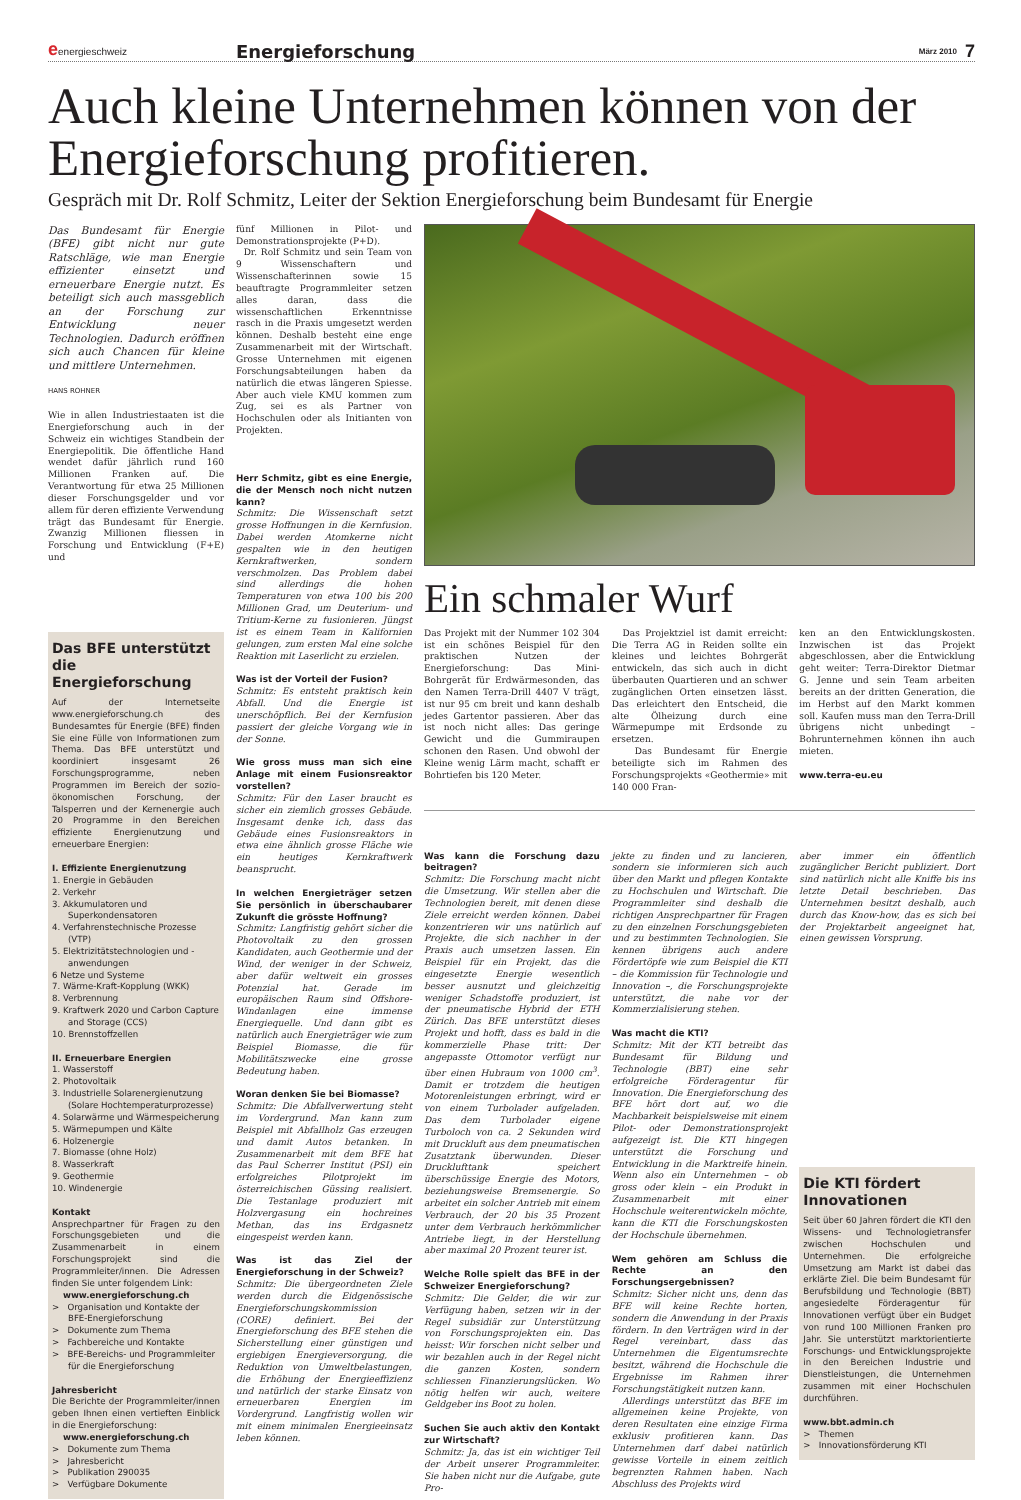eenergieschweiz
Energieforschung
März 2010
7
Auch kleine Unternehmen können von der Energieforschung profitieren.
Gespräch mit Dr. Rolf Schmitz, Leiter der Sektion Energieforschung beim Bundesamt für Energie
Das Bundesamt für Energie (BFE) gibt nicht nur gute Ratschläge, wie man Energie effizienter einsetzt und erneuerbare Energie nutzt. Es beteiligt sich auch massgeblich an der Forschung zur Entwicklung neuer Technologien. Dadurch eröffnen sich auch Chancen für kleine und mittlere Unternehmen.
HANS ROHNER
Wie in allen Industriestaaten ist die Energieforschung auch in der Schweiz ein wichtiges Standbein der Energiepolitik. Die öffentliche Hand wendet dafür jährlich rund 160 Millionen Franken auf. Die Verantwortung für etwa 25 Millionen dieser Forschungsgelder und vor allem für deren effiziente Verwendung trägt das Bundesamt für Energie. Zwanzig Millionen fliessen in Forschung und Entwicklung (F+E) und
Das BFE unterstützt die Energieforschung
Auf der Internetseite www.energieforschung.ch des Bundesamtes für Energie (BFE) finden Sie eine Fülle von Informationen zum Thema. Das BFE unterstützt und koordiniert insgesamt 26 Forschungsprogramme, neben Programmen im Bereich der sozio-ökonomischen Forschung, der Talsperren und der Kernenergie auch 20 Programme in den Bereichen effiziente Energienutzung und erneuerbare Energien:
I. Effiziente Energienutzung
1. Energie in Gebäuden
2. Verkehr
3. Akkumulatoren und Superkondensatoren
4. Verfahrenstechnische Prozesse (VTP)
5. Elektrizitätstechnologien und -anwendungen
6 Netze und Systeme
7. Wärme-Kraft-Kopplung (WKK)
8. Verbrennung
9. Kraftwerk 2020 und Carbon Capture and Storage (CCS)
10. Brennstoffzellen
II. Erneuerbare Energien
1. Wasserstoff
2. Photovoltaik
3. Industrielle Solarenergienutzung (Solare Hochtemperaturprozesse)
4. Solarwärme und Wärmespeicherung
5. Wärmepumpen und Kälte
6. Holzenergie
7. Biomasse (ohne Holz)
8. Wasserkraft
9. Geothermie
10. Windenergie
Kontakt
Ansprechpartner für Fragen zu den Forschungsgebieten und die Zusammenarbeit in einem Forschungsprojekt sind die Programmleiter/innen. Die Adressen finden Sie unter folgendem Link:
www.energieforschung.ch
> Organisation und Kontakte der BFE-Energieforschung
> Dokumente zum Thema
> Fachbereiche und Kontakte
> BFE-Bereichs- und Programmleiter für die Energieforschung
Jahresbericht
Die Berichte der Programmleiter/innen geben Ihnen einen vertieften Einblick in die Energieforschung:
www.energieforschung.ch
> Dokumente zum Thema
> Jahresbericht
> Publikation 290035
> Verfügbare Dokumente
fünf Millionen in Pilot- und Demonstrationsprojekte (P+D).
Dr. Rolf Schmitz und sein Team von 9 Wissenschaftern und Wissenschafterinnen sowie 15 beauftragte Programmleiter setzen alles daran, dass die wissenschaftlichen Erkenntnisse rasch in die Praxis umgesetzt werden können. Deshalb besteht eine enge Zusammenarbeit mit der Wirtschaft. Grosse Unternehmen mit eigenen Forschungsabteilungen haben da natürlich die etwas längeren Spiesse. Aber auch viele KMU kommen zum Zug, sei es als Partner von Hochschulen oder als Initianten von Projekten.
Herr Schmitz, gibt es eine Energie, die der Mensch noch nicht nutzen kann?
Schmitz: Die Wissenschaft setzt grosse Hoffnungen in die Kernfusion. Dabei werden Atomkerne nicht gespalten wie in den heutigen Kernkraftwerken, sondern verschmolzen. Das Problem dabei sind allerdings die hohen Temperaturen von etwa 100 bis 200 Millionen Grad, um Deuterium- und Tritium-Kerne zu fusionieren. Jüngst ist es einem Team in Kalifornien gelungen, zum ersten Mal eine solche Reaktion mit Laserlicht zu erzielen.
Was ist der Vorteil der Fusion?
Schmitz: Es entsteht praktisch kein Abfall. Und die Energie ist unerschöpflich. Bei der Kernfusion passiert der gleiche Vorgang wie in der Sonne.
Wie gross muss man sich eine Anlage mit einem Fusionsreaktor vorstellen?
Schmitz: Für den Laser braucht es sicher ein ziemlich grosses Gebäude. Insgesamt denke ich, dass das Gebäude eines Fusionsreaktors in etwa eine ähnlich grosse Fläche wie ein heutiges Kernkraftwerk beansprucht.
In welchen Energieträger setzen Sie persönlich in überschaubarer Zukunft die grösste Hoffnung?
Schmitz: Langfristig gehört sicher die Photovoltaik zu den grossen Kandidaten, auch Geothermie und der Wind, der weniger in der Schweiz, aber dafür weltweit ein grosses Potenzial hat. Gerade im europäischen Raum sind Offshore-Windanlagen eine immense Energiequelle. Und dann gibt es natürlich auch Energieträger wie zum Beispiel Biomasse, die für Mobilitätszwecke eine grosse Bedeutung haben.
Woran denken Sie bei Biomasse?
Schmitz: Die Abfallverwertung steht im Vordergrund. Man kann zum Beispiel mit Abfallholz Gas erzeugen und damit Autos betanken. In Zusammenarbeit mit dem BFE hat das Paul Scherrer Institut (PSI) ein erfolgreiches Pilotprojekt im österreichischen Güssing realisiert. Die Testanlage produziert mit Holzvergasung ein hochreines Methan, das ins Erdgasnetz eingespeist werden kann.
Was ist das Ziel der Energieforschung in der Schweiz?
Schmitz: Die übergeordneten Ziele werden durch die Eidgenössische Energieforschungskommission (CORE) definiert. Bei der Energieforschung des BFE stehen die Sicherstellung einer günstigen und ergiebigen Energieversorgung, die Reduktion von Umweltbelastungen, die Erhöhung der Energieeffizienz und natürlich der starke Einsatz von erneuerbaren Energien im Vordergrund. Langfristig wollen wir mit einem minimalen Energieeinsatz leben können.
Ein schmaler Wurf
Das Projekt mit der Nummer 102 304 ist ein schönes Beispiel für den praktischen Nutzen der Energieforschung: Das Mini-Bohrgerät für Erdwärmesonden, das den Namen Terra-Drill 4407 V trägt, ist nur 95 cm breit und kann deshalb jedes Gartentor passieren. Aber das ist noch nicht alles: Das geringe Gewicht und die Gummiraupen schonen den Rasen. Und obwohl der Kleine wenig Lärm macht, schafft er Bohrtiefen bis 120 Meter.
Das Projektziel ist damit erreicht: Die Terra AG in Reiden sollte ein kleines und leichtes Bohrgerät entwickeln, das sich auch in dicht überbauten Quartieren und an schwer zugänglichen Orten einsetzen lässt. Das erleichtert den Entscheid, die alte Ölheizung durch eine Wärmepumpe mit Erdsonde zu ersetzen.
Das Bundesamt für Energie beteiligte sich im Rahmen des Forschungsprojekts «Geothermie» mit 140 000 Fran-
ken an den Entwicklungskosten. Inzwischen ist das Projekt abgeschlossen, aber die Entwicklung geht weiter: Terra-Direktor Dietmar G. Jenne und sein Team arbeiten bereits an der dritten Generation, die im Herbst auf den Markt kommen soll. Kaufen muss man den Terra-Drill übrigens nicht unbedingt – Bohrunternehmen können ihn auch mieten.
www.terra-eu.eu
Was kann die Forschung dazu beitragen?
Schmitz: Die Forschung macht nicht die Umsetzung. Wir stellen aber die Technologien bereit, mit denen diese Ziele erreicht werden können. Dabei konzentrieren wir uns natürlich auf Projekte, die sich nachher in der Praxis auch umsetzen lassen. Ein Beispiel für ein Projekt, das die eingesetzte Energie wesentlich besser ausnutzt und gleichzeitig weniger Schadstoffe produziert, ist der pneumatische Hybrid der ETH Zürich. Das BFE unterstützt dieses Projekt und hofft, dass es bald in die kommerzielle Phase tritt: Der angepasste Ottomotor verfügt nur über einen Hubraum von 1000 cm<sup>3</sup>. Damit er trotzdem die heutigen Motorenleistungen erbringt, wird er von einem Turbolader aufgeladen. Das dem Turbolader eigene Turboloch von ca. 2 Sekunden wird mit Druckluft aus dem pneumatischen Zusatztank überwunden. Dieser Drucklufttank speichert überschüssige Energie des Motors, beziehungsweise Bremsenergie. So arbeitet ein solcher Antrieb mit einem Verbrauch, der 20 bis 35 Prozent unter dem Verbrauch herkömmlicher Antriebe liegt, in der Herstellung aber maximal 20 Prozent teurer ist.
Welche Rolle spielt das BFE in der Schweizer Energieforschung?
Schmitz: Die Gelder, die wir zur Verfügung haben, setzen wir in der Regel subsidiär zur Unterstützung von Forschungsprojekten ein. Das heisst: Wir forschen nicht selber und wir bezahlen auch in der Regel nicht die ganzen Kosten, sondern schliessen Finanzierungslücken. Wo nötig helfen wir auch, weitere Geldgeber ins Boot zu holen.
Suchen Sie auch aktiv den Kontakt zur Wirtschaft?
Schmitz: Ja, das ist ein wichtiger Teil der Arbeit unserer Programmleiter. Sie haben nicht nur die Aufgabe, gute Pro-
jekte zu finden und zu lancieren, sondern sie informieren sich auch über den Markt und pflegen Kontakte zu Hochschulen und Wirtschaft. Die Programmleiter sind deshalb die richtigen Ansprechpartner für Fragen zu den einzelnen Forschungsgebieten und zu bestimmten Technologien. Sie kennen übrigens auch andere Fördertöpfe wie zum Beispiel die KTI – die Kommission für Technologie und Innovation –, die Forschungsprojekte unterstützt, die nahe vor der Kommerzialisierung stehen.
Was macht die KTI?
Schmitz: Mit der KTI betreibt das Bundesamt für Bildung und Technologie (BBT) eine sehr erfolgreiche Förderagentur für Innovation. Die Energieforschung des BFE hört dort auf, wo die Machbarkeit beispielsweise mit einem Pilot- oder Demonstrationsprojekt aufgezeigt ist. Die KTI hingegen unterstützt die Forschung und Entwicklung in die Marktreife hinein. Wenn also ein Unternehmen – ob gross oder klein – ein Produkt in Zusammenarbeit mit einer Hochschule weiterentwickeln möchte, kann die KTI die Forschungskosten der Hochschule übernehmen.
Wem gehören am Schluss die Rechte an den Forschungsergebnissen?
Schmitz: Sicher nicht uns, denn das BFE will keine Rechte horten, sondern die Anwendung in der Praxis fördern. In den Verträgen wird in der Regel vereinbart, dass das Unternehmen die Eigentumsrechte besitzt, während die Hochschule die Ergebnisse im Rahmen ihrer Forschungstätigkeit nutzen kann.
Allerdings unterstützt das BFE im allgemeinen keine Projekte, von deren Resultaten eine einzige Firma exklusiv profitieren kann. Das Unternehmen darf dabei natürlich gewisse Vorteile in einem zeitlich begrenzten Rahmen haben. Nach Abschluss des Projekts wird
aber immer ein öffentlich zugänglicher Bericht publiziert. Dort sind natürlich nicht alle Kniffe bis ins letzte Detail beschrieben. Das Unternehmen besitzt deshalb, auch durch das Know-how, das es sich bei der Projektarbeit angeeignet hat, einen gewissen Vorsprung.
Die KTI fördert Innovationen
Seit über 60 Jahren fördert die KTI den Wissens- und Technologietransfer zwischen Hochschulen und Unternehmen. Die erfolgreiche Umsetzung am Markt ist dabei das erklärte Ziel. Die beim Bundesamt für Berufsbildung und Technologie (BBT) angesiedelte Förderagentur für Innovationen verfügt über ein Budget von rund 100 Millionen Franken pro Jahr. Sie unterstützt marktorientierte Forschungs- und Entwicklungsprojekte in den Bereichen Industrie und Dienstleistungen, die Unternehmen zusammen mit einer Hochschulen durchführen.
www.bbt.admin.ch
> Themen
> Innovationsförderung KTI